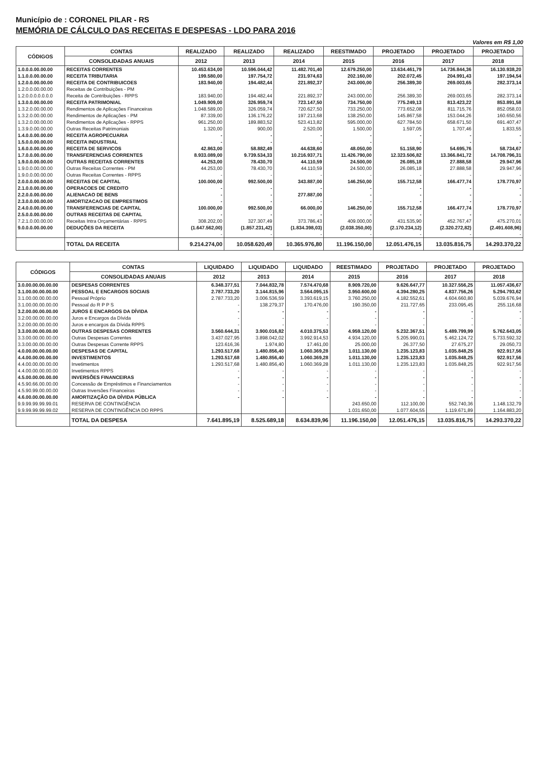Município de : CORONEL PILAR - RS
MEMÓRIA DE CÁLCULO DAS RECEITAS E DESPESAS - LDO PARA 2016
Valores em R$ 1,00
| CÓDIGOS | CONTAS | REALIZADO | REALIZADO | REALIZADO | REESTIMADO | PROJETADO | PROJETADO | PROJETADO |
| --- | --- | --- | --- | --- | --- | --- | --- | --- |
| | CONSOLIDADAS ANUAIS | 2012 | 2013 | 2014 | 2015 | 2016 | 2017 | 2018 |
| 1.0.0.0.00.00.00 | RECEITAS CORRENTES | 10.453.634,00 | 10.596.044,42 | 11.482.701,40 | 12.679.250,00 | 13.634.461,79 | 14.736.844,36 | 16.130.938,20 |
| 1.1.0.0.00.00.00 | RECEITA TRIBUTARIA | 199.580,00 | 197.754,72 | 231.974,63 | 202.160,00 | 202.072,45 | 204.991,43 | 197.194,54 |
| 1.2.0.0.00.00.00 | RECEITA DE CONTRIBUICOES | 183.940,00 | 194.482,44 | 221.892,37 | 243.000,00 | 256.389,30 | 269.003,65 | 282.373,14 |
| 1.2.0.0.00.00.00 | Receitas de Contribuições - PM | - | - | - | - | - | - | - |
| 1.2.0.0.0.0.0.0.0 | Receita de Contribuições - RPPS | 183.940,00 | 194.482,44 | 221.892,37 | 243.000,00 | 256.389,30 | 269.003,65 | 282.373,14 |
| 1.3.0.0.00.00.00 | RECEITA PATRIMONIAL | 1.049.909,00 | 326.959,74 | 723.147,50 | 734.750,00 | 775.249,13 | 813.423,22 | 853.891,58 |
| 1.3.2.0.00.00.00 | Rendimentos de Aplicações Financeiras | 1.048.589,00 | 326.059,74 | 720.627,50 | 733.250,00 | 773.652,08 | 811.715,76 | 852.058,03 |
| 1.3.2.0.00.00.00 | Rendimentos de Aplicações - PM | 87.339,00 | 136.176,22 | 197.213,68 | 138.250,00 | 145.867,58 | 153.044,26 | 160.650,56 |
| 1.3.2.0.00.00.00 | Rendimentos de Aplicações - RPPS | 961.250,00 | 189.883,52 | 523.413,82 | 595.000,00 | 627.784,50 | 658.671,50 | 691.407,47 |
| 1.3.9.0.00.00.00 | Outras Receitas Patrimoniais | 1.320,00 | 900,00 | 2.520,00 | 1.500,00 | 1.597,05 | 1.707,46 | 1.833,55 |
| 1.4.0.0.00.00.00 | RECEITA AGROPECUARIA | - | - | - | - | - | - | - |
| 1.5.0.0.00.00.00 | RECEITA INDUSTRIAL | - | - | - | - | - | - | - |
| 1.6.0.0.00.00.00 | RECEITA DE SERVICOS | 42.863,00 | 58.882,49 | 44.638,60 | 48.050,00 | 51.158,90 | 54.695,76 | 58.734,67 |
| 1.7.0.0.00.00.00 | TRANSFERENCIAS CORRENTES | 8.933.089,00 | 9.739.534,33 | 10.216.937,71 | 11.426.790,00 | 12.323.506,82 | 13.366.841,72 | 14.708.796,31 |
| 1.9.0.0.00.00.00 | OUTRAS RECEITAS CORRENTES | 44.253,00 | 78.430,70 | 44.110,59 | 24.500,00 | 26.085,18 | 27.888,58 | 29.947,96 |
| 1.9.0.0.00.00.00 | Outras Receitas Correntes - PM | 44.253,00 | 78.430,70 | 44.110,59 | 24.500,00 | 26.085,18 | 27.888,58 | 29.947,96 |
| 1.9.0.0.00.00.00 | Outras Receitas Correntes - RPPS | - | - | - | - | - | - | - |
| 2.0.0.0.00.00.00 | RECEITAS DE CAPITAL | 100.000,00 | 992.500,00 | 343.887,00 | 146.250,00 | 155.712,58 | 166.477,74 | 178.770,97 |
| 2.1.0.0.00.00.00 | OPERACOES DE CREDITO | - | - | - | - | - | - | - |
| 2.2.0.0.00.00.00 | ALIENACAO DE BENS | - | - | 277.887,00 | - | - | - | - |
| 2.3.0.0.00.00.00 | AMORTIZACAO DE EMPRESTIMOS | - | - | - | - | - | - | - |
| 2.4.0.0.00.00.00 | TRANSFERENCIAS DE CAPITAL | 100.000,00 | 992.500,00 | 66.000,00 | 146.250,00 | 155.712,58 | 166.477,74 | 178.770,97 |
| 2.5.0.0.00.00.00 | OUTRAS RECEITAS DE CAPITAL | - | - | - | - | - | - | - |
| 7.2.1.0.00.00.00 | Receitas Intra Orçamentárias - RPPS | 308.202,00 | 327.307,49 | 373.786,43 | 409.000,00 | 431.535,90 | 452.767,47 | 475.270,01 |
| 9.0.0.0.00.00.00 | DEDUÇÕES DA RECEITA | (1.647.562,00) | (1.857.231,42) | (1.834.398,03) | (2.038.350,00) | (2.170.234,12) | (2.320.272,82) | (2.491.608,96) |
| | | - | - | - | - | - | - | - |
| | TOTAL DA RECEITA | 9.214.274,00 | 10.058.620,49 | 10.365.976,80 | 11.196.150,00 | 12.051.476,15 | 13.035.816,75 | 14.293.370,22 |
| CÓDIGOS | CONTAS | LIQUIDADO | LIQUIDADO | LIQUIDADO | REESTIMADO | PROJETADO | PROJETADO | PROJETADO |
| --- | --- | --- | --- | --- | --- | --- | --- | --- |
| | CONSOLIDADAS ANUAIS | 2012 | 2013 | 2014 | 2015 | 2016 | 2017 | 2018 |
| 3.0.00.00.00.00.00 | DESPESAS CORRENTES | 6.348.377,51 | 7.044.832,78 | 7.574.470,68 | 8.909.720,00 | 9.626.647,77 | 10.327.556,25 | 11.057.436,67 |
| 3.1.00.00.00.00.00 | PESSOAL E ENCARGOS SOCIAIS | 2.787.733,20 | 3.144.815,96 | 3.564.095,15 | 3.950.600,00 | 4.394.280,25 | 4.837.756,26 | 5.294.793,62 |
| 3.1.00.00.00.00.00 | Pessoal Próprio | 2.787.733,20 | 3.006.536,59 | 3.393.619,15 | 3.760.250,00 | 4.182.552,61 | 4.604.660,80 | 5.039.676,94 |
| 3.1.00.00.00.00.00 | Pessoal do R P P S | - | 138.279,37 | 170.476,00 | 190.350,00 | 211.727,65 | 233.095,45 | 255.116,68 |
| 3.2.00.00.00.00.00 | JUROS E ENCARGOS DA DÍVIDA | - | - | - | - | - | - | - |
| 3.2.00.00.00.00.00 | Juros e Encargos da Dívida | - | - | - | - | - | - | - |
| 3.2.00.00.00.00.00 | Juros e encargos da Dívida RPPS | - | - | - | - | - | - | - |
| 3.3.00.00.00.00.00 | OUTRAS DESPESAS CORRENTES | 3.560.644,31 | 3.900.016,82 | 4.010.375,53 | 4.959.120,00 | 5.232.367,51 | 5.489.799,99 | 5.762.643,05 |
| 3.3.00.00.00.00.00 | Outras Despesas Correntes | 3.437.027,95 | 3.898.042,02 | 3.992.914,53 | 4.934.120,00 | 5.205.990,01 | 5.462.124,72 | 5.733.592,32 |
| 3.3.00.00.00.00.00 | Outras Despesas Corrente RPPS | 123.616,36 | 1.974,80 | 17.461,00 | 25.000,00 | 26.377,50 | 27.675,27 | 29.050,73 |
| 4.0.00.00.00.00.00 | DESPESAS DE CAPITAL | 1.293.517,68 | 1.480.856,40 | 1.060.369,28 | 1.011.130,00 | 1.235.123,83 | 1.035.848,25 | 922.917,56 |
| 4.4.00.00.00.00.00 | INVESTIMENTOS | 1.293.517,68 | 1.480.856,40 | 1.060.369,28 | 1.011.130,00 | 1.235.123,83 | 1.035.848,25 | 922.917,56 |
| 4.4.00.00.00.00.00 | Invetimentos | 1.293.517,68 | 1.480.856,40 | 1.060.369,28 | 1.011.130,00 | 1.235.123,83 | 1.035.848,25 | 922.917,56 |
| 4.4.00.00.00.00.00 | Invetimentos RPPS | - | - | - | - | - | - | - |
| 4.5.00.00.00.00.00 | INVERSÕES FINANCEIRAS | - | - | - | - | - | - | - |
| 4.5.90.66.00.00.00 | Concessão de Empréstimos e Financiamentos | - | - | - | - | - | - | - |
| 4.5.90.99.00.00.00 | Outras Inversões Financeiras | - | - | - | - | - | - | - |
| 4.6.00.00.00.00.00 | AMORTIZAÇÃO DA DÍVIDA PÚBLICA | - | - | - | - | - | - | - |
| 9.9.99.99.99.99.01 | RESERVA DE CONTINGÊNCIA | | | | 243.650,00 | 112.100,00 | 552.740,36 | 1.148.132,79 |
| 9.9.99.99.99.99.02 | RESERVA DE CONTINGÊNCIA DO RPPS | | | | 1.031.650,00 | 1.077.604,55 | 1.119.671,89 | 1.164.883,20 |
| | TOTAL DA DESPESA | 7.641.895,19 | 8.525.689,18 | 8.634.839,96 | 11.196.150,00 | 12.051.476,15 | 13.035.816,75 | 14.293.370,22 |